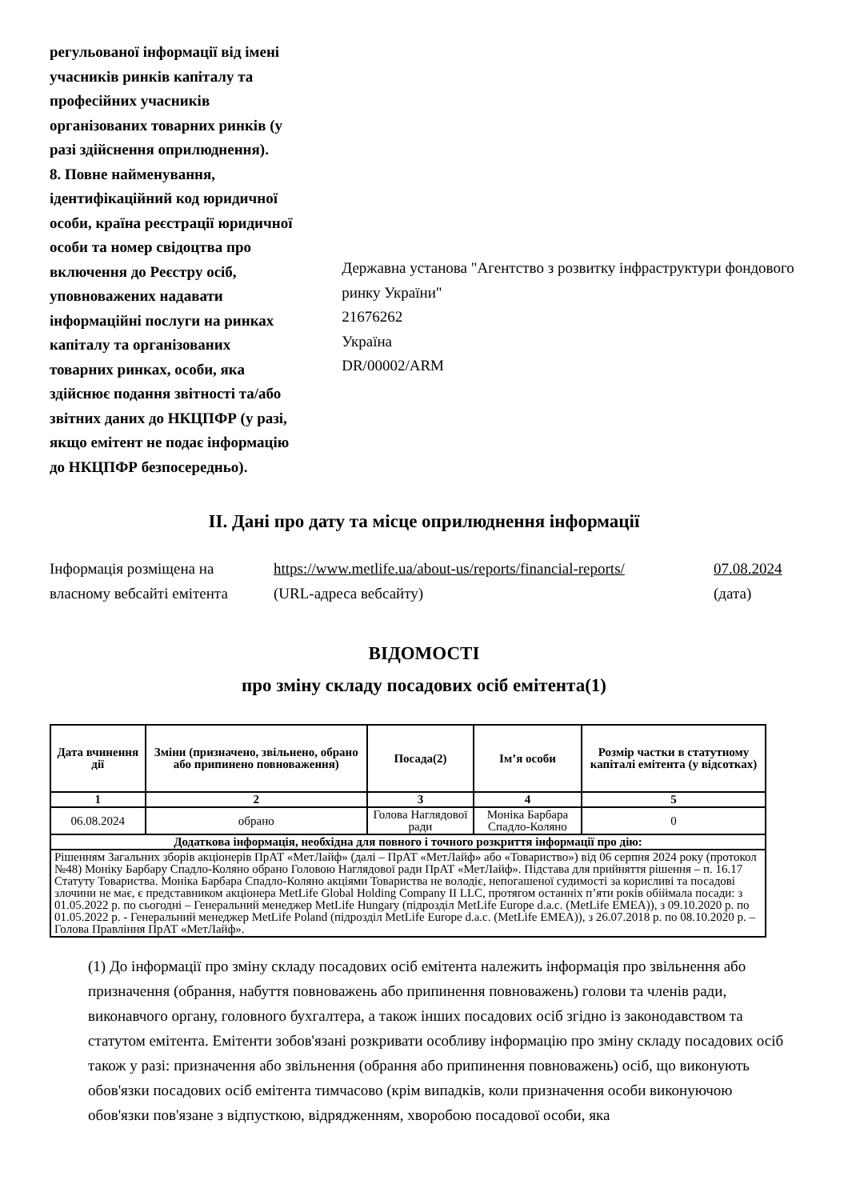регульованої інформації від імені учасників ринків капіталу та професійних учасників організованих товарних ринків (у разі здійснення оприлюднення).
8. Повне найменування, ідентифікаційний код юридичної особи, країна реєстрації юридичної особи та номер свідоцтва про включення до Реєстру осіб, уповноважених надавати інформаційні послуги на ринках капіталу та організованих товарних ринках, особи, яка здійснює подання звітності та/або звітних даних до НКЦПФР (у разі, якщо емітент не подає інформацію до НКЦПФР безпосередньо).
Державна установа "Агентство з розвитку інфраструктури фондового ринку України"
21676262
Україна
DR/00002/ARM
II. Дані про дату та місце оприлюднення інформації
Інформація розміщена на власному вебсайті емітента
https://www.metlife.ua/about-us/reports/financial-reports/
(URL-адреса вебсайту)
07.08.2024
(дата)
ВІДОМОСТІ
про зміну складу посадових осіб емітента(1)
| Дата вчинення дії | Зміни (призначено, звільнено, обрано або припинено повноваження) | Посада(2) | Ім’я особи | Розмір частки в статутному капіталі емітента (у відсотках) |
| --- | --- | --- | --- | --- |
| 1 | 2 | 3 | 4 | 5 |
| 06.08.2024 | обрано | Голова Наглядової ради | Моніка Барбара Спадло-Коляно | 0 |
| Додаткова інформація, необхідна для повного і точного розкриття інформації про дію: | | | | |
| Рішенням Загальних зборів акціонерів ПрАТ «МетЛайф» (далі – ПрАТ «МетЛайф» або «Товариство») від 06 серпня 2024 року (протокол №48) Моніку Барбару Спадло-Коляно обрано Головою Наглядової ради ПрАТ «МетЛайф». Підстава для прийняття рішення – п. 16.17 Статуту Товариства. Моніка Барбара Спадло-Коляно акціями Товариства не володіє, непогашеної судимості за корисливі та посадові злочини не має, є представником акціонера MetLife Global Holding Company II LLC, протягом останніх п’яти років обіймала посади: з 01.05.2022 р. по сьогодні – Генеральний менеджер MetLife Hungary (підрозділ MetLife Europe d.a.c. (MetLife EMEA)), з 09.10.2020 р. по 01.05.2022 р. - Генеральний менеджер MetLife Poland (підрозділ MetLife Europe d.a.c. (MetLife EMEA)), з 26.07.2018 р. по 08.10.2020 р. – Голова Правління ПрАТ «МетЛайф». | | | | |
(1) До інформації про зміну складу посадових осіб емітента належить інформація про звільнення або призначення (обрання, набуття повноважень або припинення повноважень) голови та членів ради, виконавчого органу, головного бухгалтера, а також інших посадових осіб згідно із законодавством та статутом емітента. Емітенти зобов'язані розкривати особливу інформацію про зміну складу посадових осіб також у разі: призначення або звільнення (обрання або припинення повноважень) осіб, що виконують обов'язки посадових осіб емітента тимчасово (крім випадків, коли призначення особи виконуючою обов'язки пов'язане з відпусткою, відрядженням, хворобою посадової особи, яка